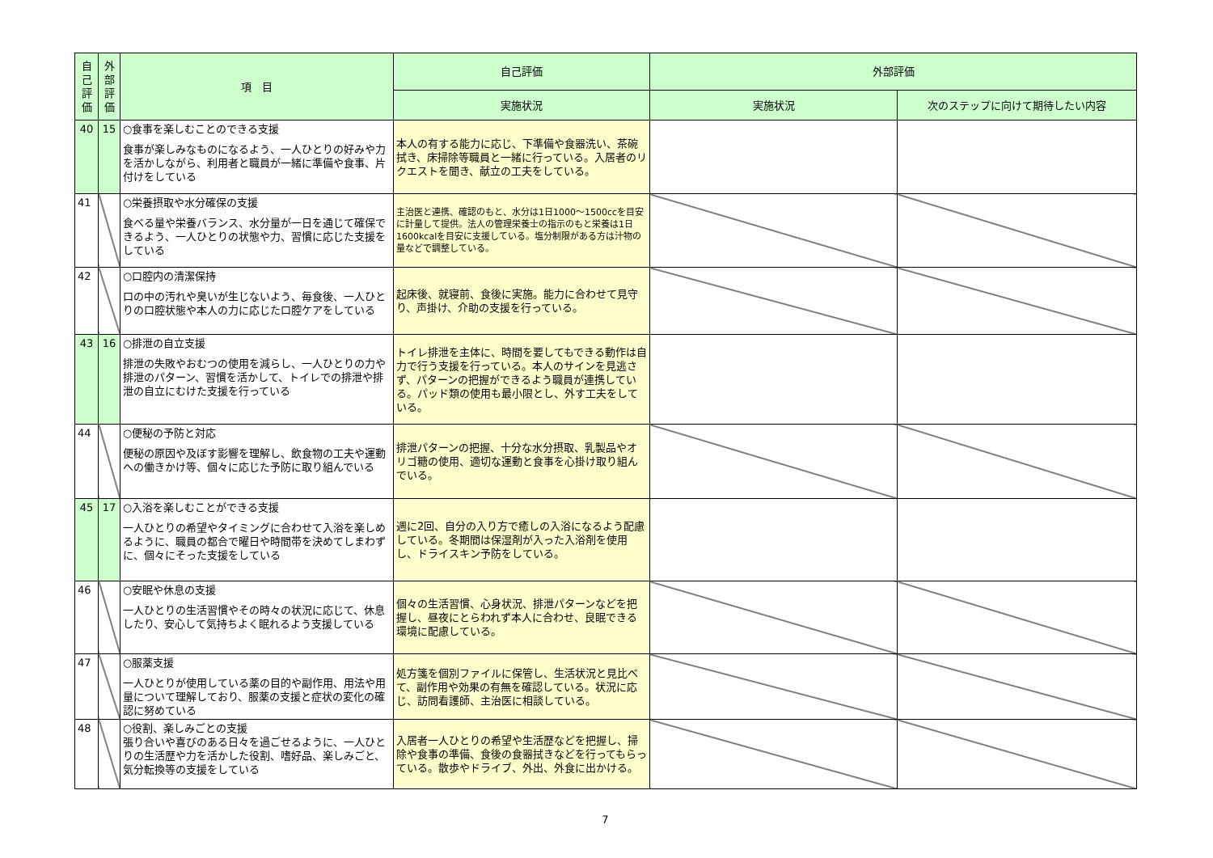| 自己評価 | 外部評価 | 項 目 | 自己評価 | 外部評価 | |
| --- | --- | --- | --- | --- | --- |
| | | | 実施状況 | 実施状況 | 次のステップに向けて期待したい内容 |
| 40 | 15 | ○食事を楽しむことのできる支援 食事が楽しみなものになるよう、一人ひとりの好みや力を活かしながら、利用者と職員が一緒に準備や食事、片付けをしている | 本人の有する能力に応じ、下準備や食器洗い、茶碗拭き、床掃除等職員と一緒に行っている。入居者のリクエストを聞き、献立の工夫をしている。 | | |
| 41 | | ○栄養摂取や水分確保の支援 食べる量や栄養バランス、水分量が一日を通じて確保できるよう、一人ひとりの状態や力、習慣に応じた支援をしている | 主治医と連携、確認のもと、水分は1日1000～1500ccを目安に計量して提供。法人の管理栄養士の指示のもと栄養は1日1600kcalを目安に支援している。塩分制限がある方は汁物の量などで調整している。 | | |
| 42 | | ○口腔内の清潔保持 口の中の汚れや臭いが生じないよう、毎食後、一人ひとりの口腔状態や本人の力に応じた口腔ケアをしている | 起床後、就寝前、食後に実施。能力に合わせて見守り、声掛け、介助の支援を行っている。 | | |
| 43 | 16 | ○排泄の自立支援 排泄の失敗やおむつの使用を減らし、一人ひとりの力や排泄のパターン、習慣を活かして、トイレでの排泄や排泄の自立にむけた支援を行っている | トイレ排泄を主体に、時間を要してもできる動作は自力で行う支援を行っている。本人のサインを見逃さず、パターンの把握ができるよう職員が連携している。パッド類の使用も最小限とし、外す工夫をしている。 | | |
| 44 | | ○便秘の予防と対応 便秘の原因や及ぼす影響を理解し、飲食物の工夫や運動への働きかけ等、個々に応じた予防に取り組んでいる | 排泄パターンの把握、十分な水分摂取、乳製品やオリゴ糖の使用、適切な運動と食事を心掛け取り組んでいる。 | | |
| 45 | 17 | ○入浴を楽しむことができる支援 一人ひとりの希望やタイミングに合わせて入浴を楽しめるように、職員の都合で曜日や時間帯を決めてしまわずに、個々にそった支援をしている | 週に2回、自分の入り方で癒しの入浴になるよう配慮している。冬期間は保湿剤が入った入浴剤を使用し、ドライスキン予防をしている。 | | |
| 46 | | ○安眠や休息の支援 一人ひとりの生活習慣やその時々の状況に応じて、休息したり、安心して気持ちよく眠れるよう支援している | 個々の生活習慣、心身状況、排泄パターンなどを把握し、昼夜にとらわれず本人に合わせ、良眠できる環境に配慮している。 | | |
| 47 | | ○服薬支援 一人ひとりが使用している薬の目的や副作用、用法や用量について理解しており、服薬の支援と症状の変化の確認に努めている | 処方箋を個別ファイルに保管し、生活状況と見比べて、副作用や効果の有無を確認している。状況に応じ、訪問看護師、主治医に相談している。 | | |
| 48 | | ○役割、楽しみごとの支援 張り合いや喜びのある日々を過ごせるように、一人ひとりの生活歴や力を活かした役割、嗜好品、楽しみごと、気分転換等の支援をしている | 入居者一人ひとりの希望や生活歴などを把握し、掃除や食事の準備、食後の食器拭きなどを行ってもらっている。散歩やドライブ、外出、外食に出かける。 | | |
7